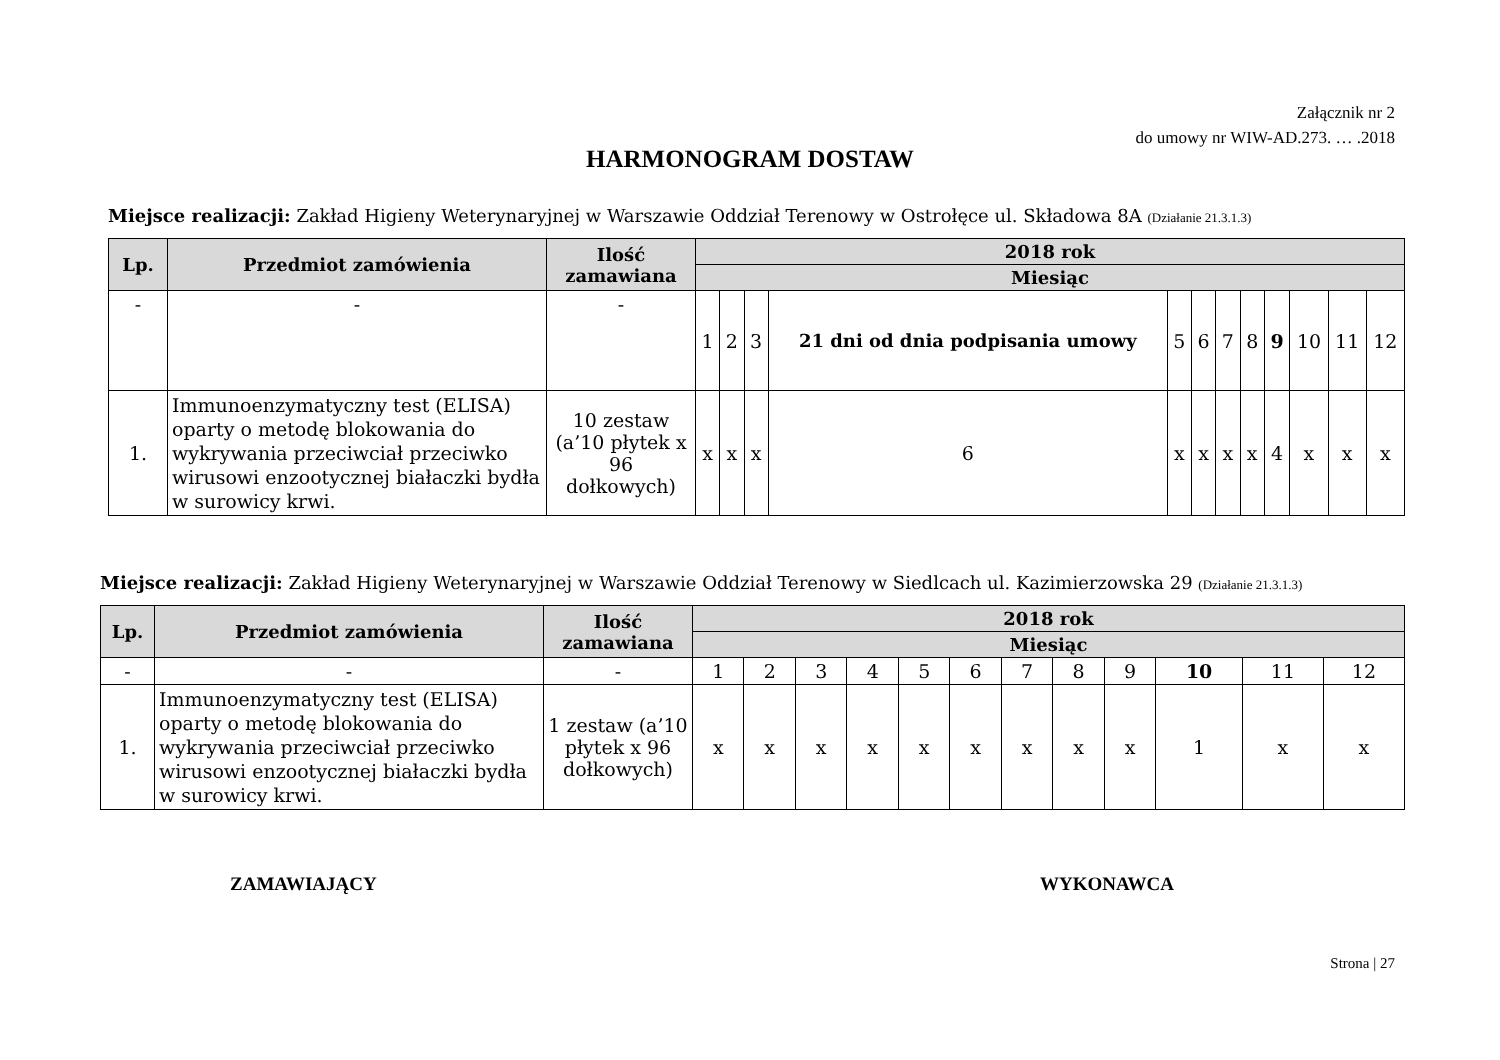Załącznik nr 2
do umowy nr WIW-AD.273. … .2018
HARMONOGRAM DOSTAW
Miejsce realizacji: Zakład Higieny Weterynaryjnej w Warszawie Oddział Terenowy w Ostrołęce ul. Składowa 8A (Działanie 21.3.1.3)
| Lp. | Przedmiot zamówienia | Ilość zamawiana | 2018 rok | | | | | | | | | | | |
| --- | --- | --- | --- | --- | --- | --- | --- | --- | --- | --- | --- | --- | --- | --- |
| | | | Miesiąc | | | | | | | | | | | |
| - | - | - | 1 | 2 | 3 | 21 dni od dnia podpisania umowy | 5 | 6 | 7 | 8 | 9 | 10 | 11 | 12 |
| 1. | Immunoenzymatyczny test (ELISA) oparty o metodę blokowania do wykrywania przeciwciał przeciwko wirusowi enzootycznej białaczki bydła w surowicy krwi. | 10 zestaw (a’10 płytek x 96 dołkowych) | x | x | x | 6 | x | x | x | x | 4 | x | x | x |
Miejsce realizacji: Zakład Higieny Weterynaryjnej w Warszawie Oddział Terenowy w Siedlcach ul. Kazimierzowska 29 (Działanie 21.3.1.3)
| Lp. | Przedmiot zamówienia | Ilość zamawiana | 2018 rok | | | | | | | | | | | |
| --- | --- | --- | --- | --- | --- | --- | --- | --- | --- | --- | --- | --- | --- | --- |
| | | | Miesiąc | | | | | | | | | | | |
| - | - | - | 1 | 2 | 3 | 4 | 5 | 6 | 7 | 8 | 9 | 10 | 11 | 12 |
| 1. | Immunoenzymatyczny test (ELISA) oparty o metodę blokowania do wykrywania przeciwciał przeciwko wirusowi enzootycznej białaczki bydła w surowicy krwi. | 1 zestaw (a’10 płytek x 96 dołkowych) | x | x | x | x | x | x | x | x | x | 1 | x | x |
ZAMAWIAJĄCY WYKONAWCA
Strona | 27